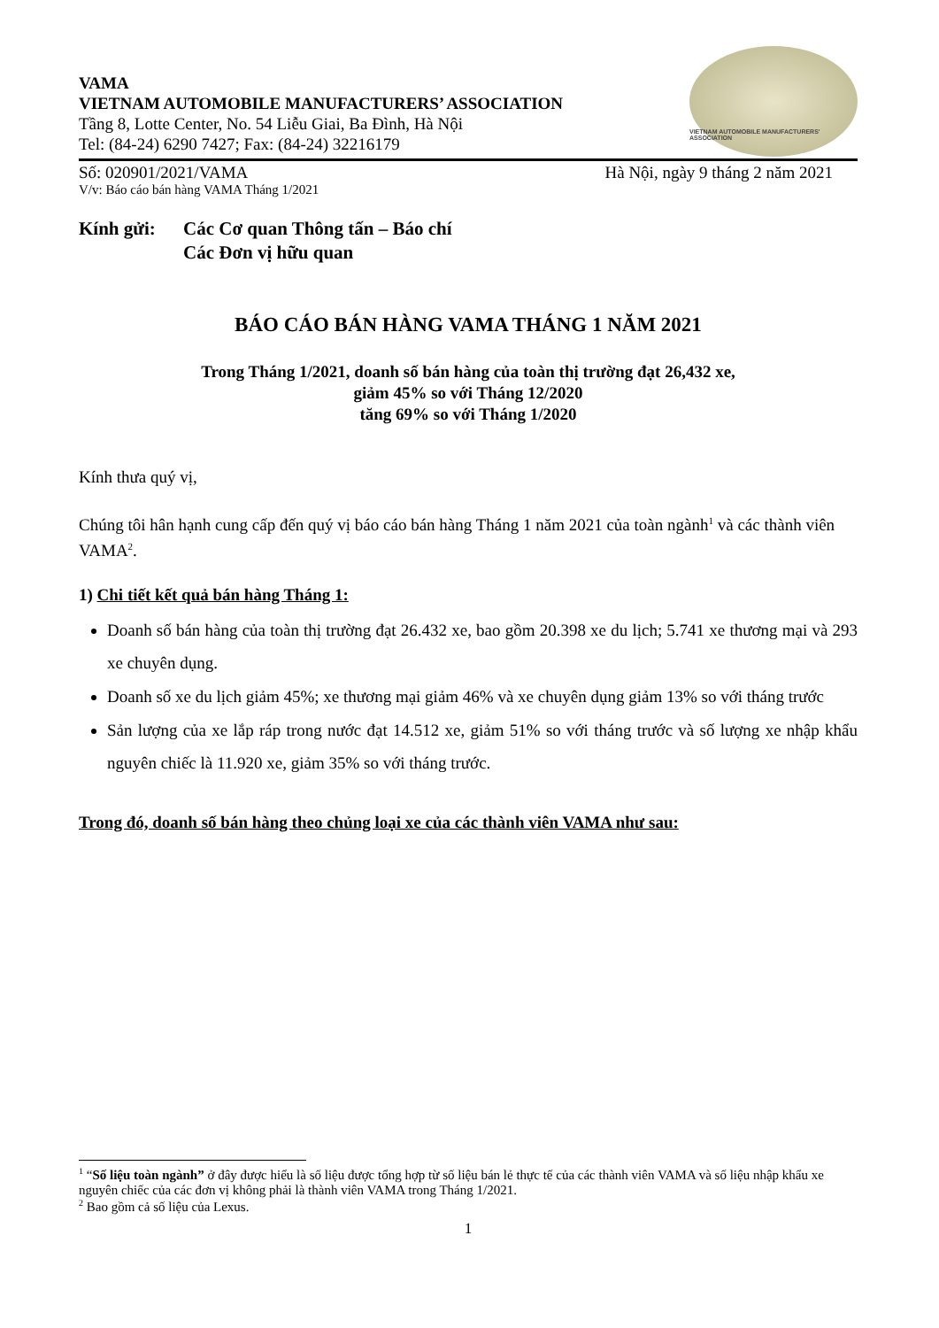VAMA
VIETNAM AUTOMOBILE MANUFACTURERS’ ASSOCIATION
Tầng 8, Lotte Center, No. 54 Liễu Giai, Ba Đình, Hà Nội
Tel: (84-24) 6290 7427; Fax: (84-24) 32216179
VIETNAM AUTOMOBILE MANUFACTURERS' ASSOCIATION
Số: 020901/2021/VAMA Hà Nội, ngày 9 tháng 2 năm 2021
V/v: Báo cáo bán hàng VAMA Tháng 1/2021
Kính gửi: Các Cơ quan Thông tấn – Báo chí
Các Đơn vị hữu quan
BÁO CÁO BÁN HÀNG VAMA THÁNG 1 NĂM 2021
Trong Tháng 1/2021, doanh số bán hàng của toàn thị trường đạt 26,432 xe,
giảm 45% so với Tháng 12/2020
tăng 69% so với Tháng 1/2020
Kính thưa quý vị,
Chúng tôi hân hạnh cung cấp đến quý vị báo cáo bán hàng Tháng 1 năm 2021 của toàn ngành<sup>1</sup> và các thành viên VAMA<sup>2</sup>.
1) Chi tiết kết quả bán hàng Tháng 1:
Doanh số bán hàng của toàn thị trường đạt 26.432 xe, bao gồm 20.398 xe du lịch; 5.741 xe thương mại và 293 xe chuyên dụng.
Doanh số xe du lịch giảm 45%; xe thương mại giảm 46% và xe chuyên dụng giảm 13% so với tháng trước
Sản lượng của xe lắp ráp trong nước đạt 14.512 xe, giảm 51% so với tháng trước và số lượng xe nhập khẩu nguyên chiếc là 11.920 xe, giảm 35% so với tháng trước.
Trong đó, doanh số bán hàng theo chủng loại xe của các thành viên VAMA như sau:
<sup>1</sup> “Số liệu toàn ngành” ở đây được hiểu là số liệu được tổng hợp từ số liệu bán lẻ thực tế của các thành viên VAMA và số liệu nhập khẩu xe nguyên chiếc của các đơn vị không phải là thành viên VAMA trong Tháng 1/2021.
<sup>2</sup> Bao gồm cả số liệu của Lexus.
1